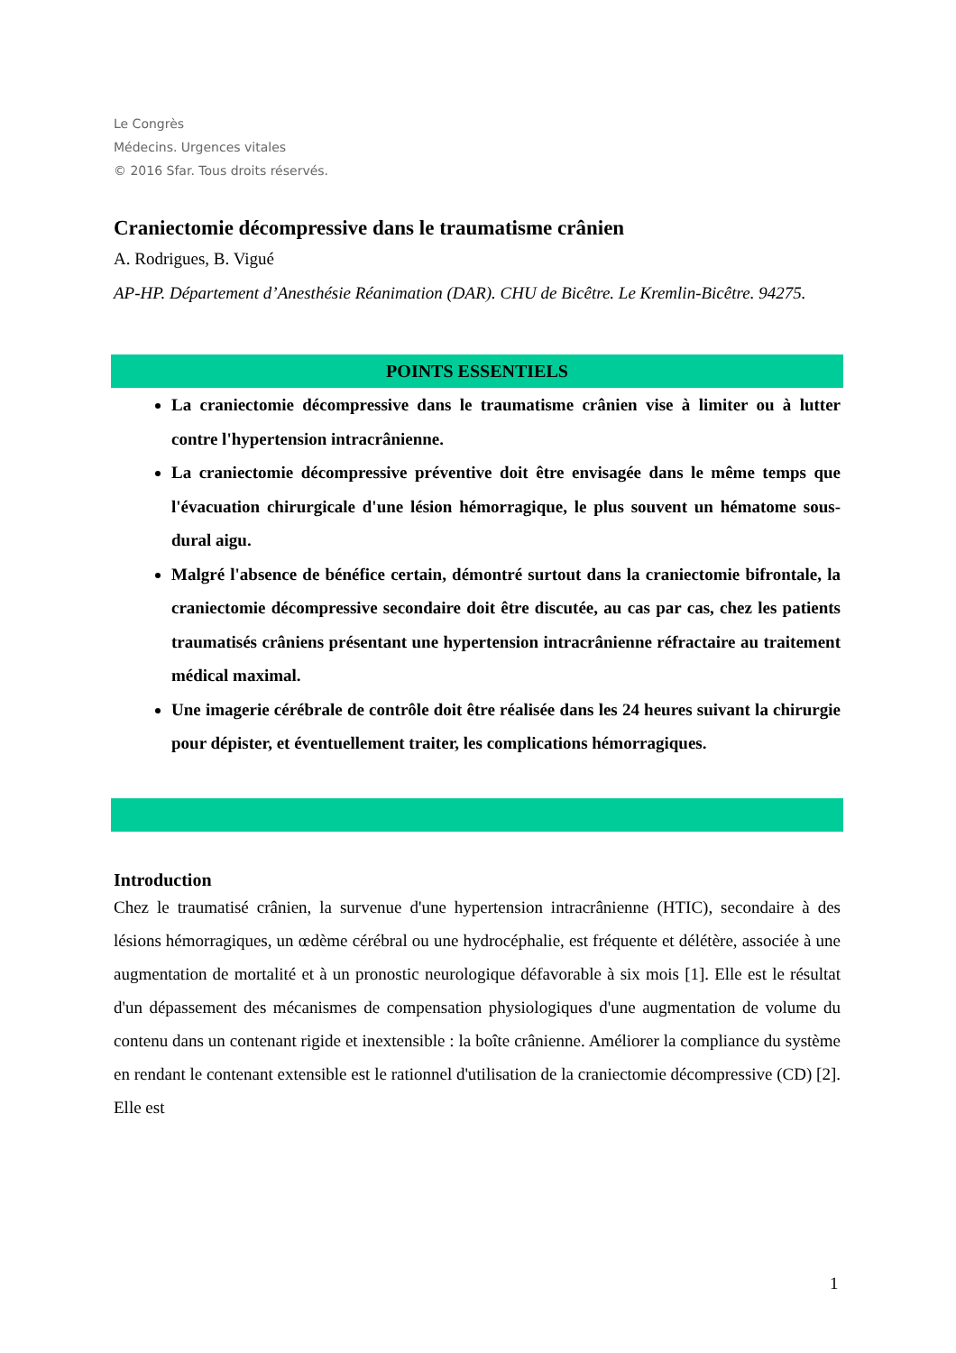Le Congrès
Médecins. Urgences vitales
© 2016 Sfar. Tous droits réservés.
Craniectomie décompressive dans le traumatisme crânien
A. Rodrigues, B. Vigué
AP-HP. Département d’Anesthésie Réanimation (DAR). CHU de Bicêtre. Le Kremlin-Bicêtre. 94275.
POINTS ESSENTIELS
La craniectomie décompressive dans le traumatisme crânien vise à limiter ou à lutter contre l'hypertension intracrânienne.
La craniectomie décompressive préventive doit être envisagée dans le même temps que l'évacuation chirurgicale d'une lésion hémorragique, le plus souvent un hématome sous-dural aigu.
Malgré l'absence de bénéfice certain, démontré surtout dans la craniectomie bifrontale, la craniectomie décompressive secondaire doit être discutée, au cas par cas, chez les patients traumatisés crâniens présentant une hypertension intracrânienne réfractaire au traitement médical maximal.
Une imagerie cérébrale de contrôle doit être réalisée dans les 24 heures suivant la chirurgie pour dépister, et éventuellement traiter, les complications hémorragiques.
Introduction
Chez le traumatisé crânien, la survenue d'une hypertension intracrânienne (HTIC), secondaire à des lésions hémorragiques, un œdème cérébral ou une hydrocéphalie, est fréquente et délétère, associée à une augmentation de mortalité et à un pronostic neurologique défavorable à six mois [1]. Elle est le résultat d'un dépassement des mécanismes de compensation physiologiques d'une augmentation de volume du contenu dans un contenant rigide et inextensible : la boîte crânienne. Améliorer la compliance du système en rendant le contenant extensible est le rationnel d'utilisation de la craniectomie décompressive (CD) [2]. Elle est
1